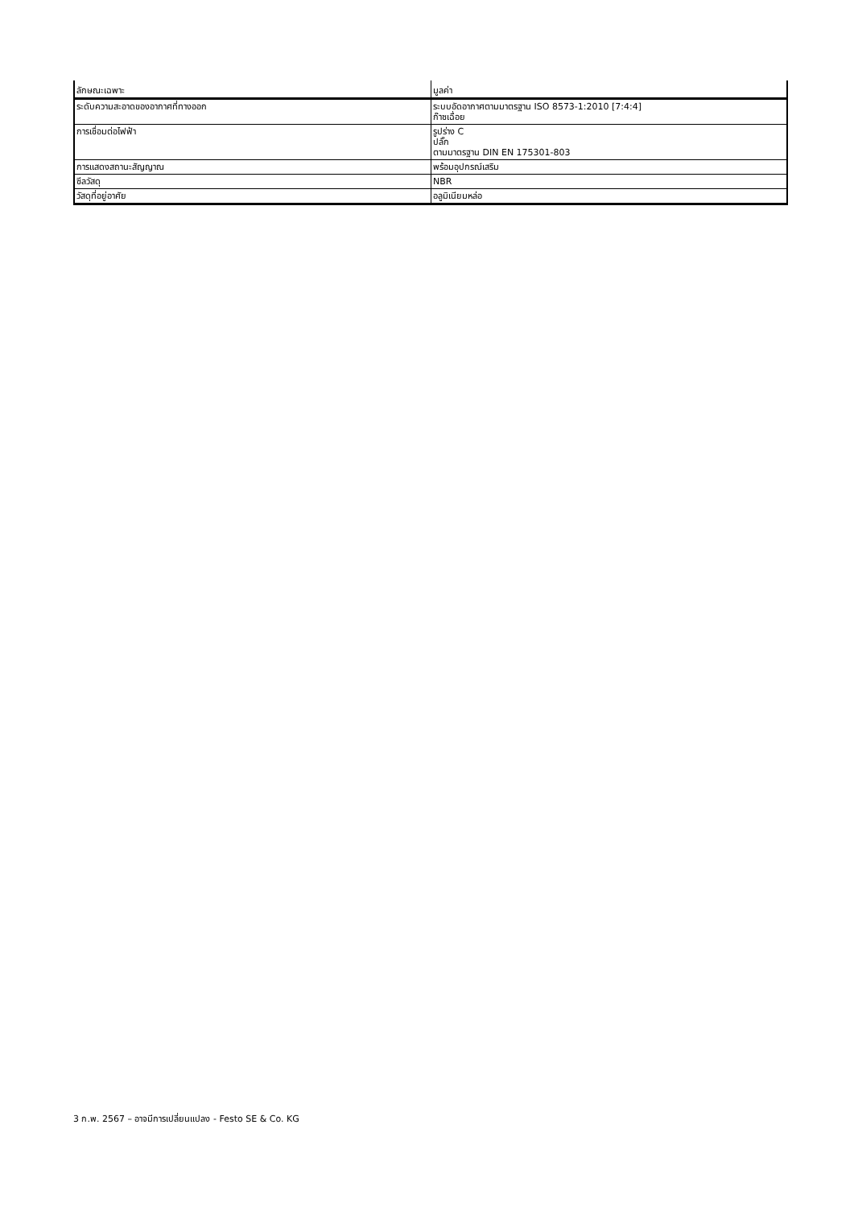| ลักษณะเฉพาะ | มูลค่า |
| --- | --- |
| ระดับความสะอาดของอากาศที่ทางออก | ระบบอัดอากาศตามมาตรฐาน ISO 8573-1:2010 [7:4:4] ก๊าซเฉื่อย |
| การเชื่อมต่อไฟฟ้า | รูปร่าง C ปลั๊ก ตามมาตรฐาน DIN EN 175301-803 |
| การแสดงสถานะสัญญาณ | พร้อมอุปกรณ์เสริม |
| ซีลวัสดุ | NBR |
| วัสดุที่อยู่อาศัย | อลูมิเนียมหล่อ |
3 ก.พ. 2567 – อาจมีการเปลี่ยนแปลง - Festo SE & Co. KG